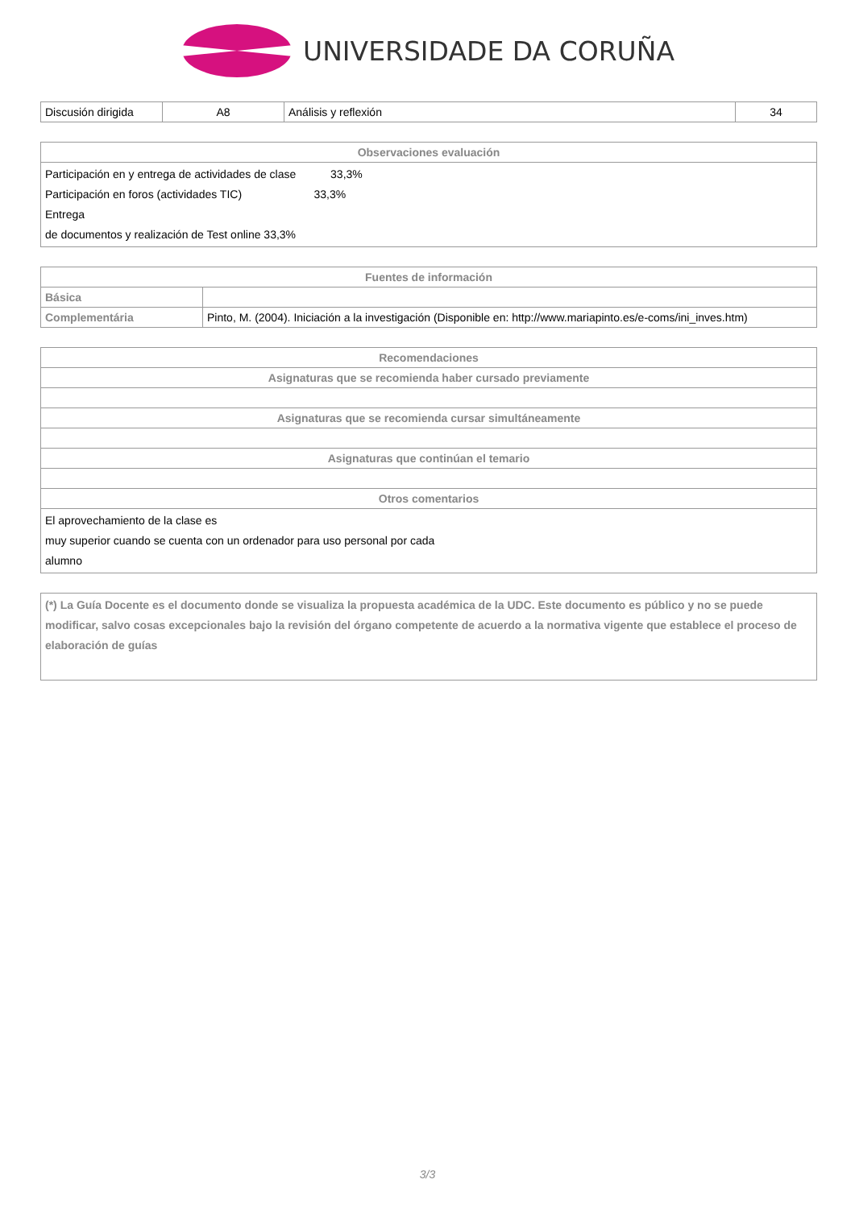UNIVERSIDADE DA CORUÑA
| Discusión dirigida | A8 | Análisis y reflexión | 34 |
| Observaciones evaluación |
| --- |
| Participación en y entrega de actividades de clase 33,3% Participación en foros (actividades TIC) 33,3% Entrega de documentos y realización de Test online 33,3% |
| Fuentes de información | |
| --- | --- |
| Básica | |
| Complementária | Pinto, M. (2004). Iniciación a la investigación (Disponible en: http://www.mariapinto.es/e-coms/ini_inves.htm) |
| Recomendaciones |
| --- |
| Asignaturas que se recomienda haber cursado previamente |
| Asignaturas que se recomienda cursar simultáneamente |
| Asignaturas que continúan el temario |
| Otros comentarios |
| El aprovechamiento de la clase es muy superior cuando se cuenta con un ordenador para uso personal por cada alumno |
| (*) La Guía Docente es el documento donde se visualiza la propuesta académica de la UDC. Este documento es público y no se puede modificar, salvo cosas excepcionales bajo la revisión del órgano competente de acuerdo a la normativa vigente que establece el proceso de elaboración de guías |
3/3